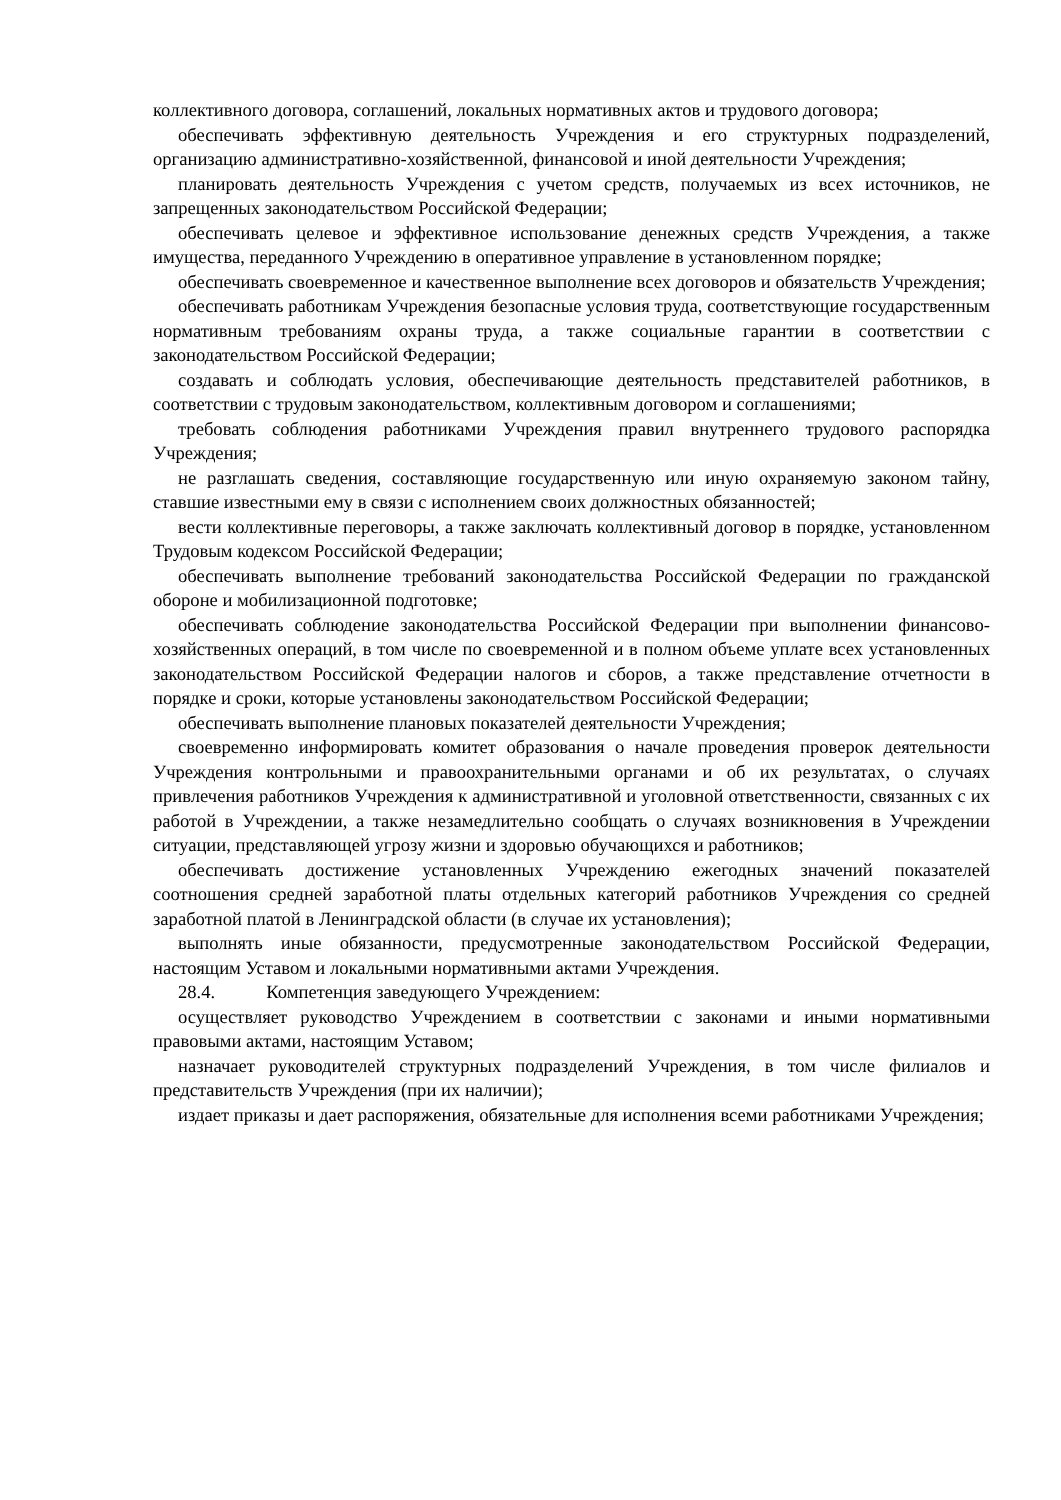коллективного договора, соглашений, локальных нормативных актов и трудового договора;
обеспечивать эффективную деятельность Учреждения и его структурных подразделений, организацию административно-хозяйственной, финансовой и иной деятельности Учреждения;
планировать деятельность Учреждения с учетом средств, получаемых из всех источников, не запрещенных законодательством Российской Федерации;
обеспечивать целевое и эффективное использование денежных средств Учреждения, а также имущества, переданного Учреждению в оперативное управление в установленном порядке;
обеспечивать своевременное и качественное выполнение всех договоров и обязательств Учреждения;
обеспечивать работникам Учреждения безопасные условия труда, соответствующие государственным нормативным требованиям охраны труда, а также социальные гарантии в соответствии с законодательством Российской Федерации;
создавать и соблюдать условия, обеспечивающие деятельность представителей работников, в соответствии с трудовым законодательством, коллективным договором и соглашениями;
требовать соблюдения работниками Учреждения правил внутреннего трудового распорядка Учреждения;
не разглашать сведения, составляющие государственную или иную охраняемую законом тайну, ставшие известными ему в связи с исполнением своих должностных обязанностей;
вести коллективные переговоры, а также заключать коллективный договор в порядке, установленном Трудовым кодексом Российской Федерации;
обеспечивать выполнение требований законодательства Российской Федерации по гражданской обороне и мобилизационной подготовке;
обеспечивать соблюдение законодательства Российской Федерации при выполнении финансово-хозяйственных операций, в том числе по своевременной и в полном объеме уплате всех установленных законодательством Российской Федерации налогов и сборов, а также представление отчетности в порядке и сроки, которые установлены законодательством Российской Федерации;
обеспечивать выполнение плановых показателей деятельности Учреждения;
своевременно информировать комитет образования о начале проведения проверок деятельности Учреждения контрольными и правоохранительными органами и об их результатах, о случаях привлечения работников Учреждения к административной и уголовной ответственности, связанных с их работой в Учреждении, а также незамедлительно сообщать о случаях возникновения в Учреждении ситуации, представляющей угрозу жизни и здоровью обучающихся и работников;
обеспечивать достижение установленных Учреждению ежегодных значений показателей соотношения средней заработной платы отдельных категорий работников Учреждения со средней заработной платой в Ленинградской области (в случае их установления);
выполнять иные обязанности, предусмотренные законодательством Российской Федерации, настоящим Уставом и локальными нормативными актами Учреждения.
28.4. Компетенция заведующего Учреждением:
осуществляет руководство Учреждением в соответствии с законами и иными нормативными правовыми актами, настоящим Уставом;
назначает руководителей структурных подразделений Учреждения, в том числе филиалов и представительств Учреждения (при их наличии);
издает приказы и дает распоряжения, обязательные для исполнения всеми работниками Учреждения;